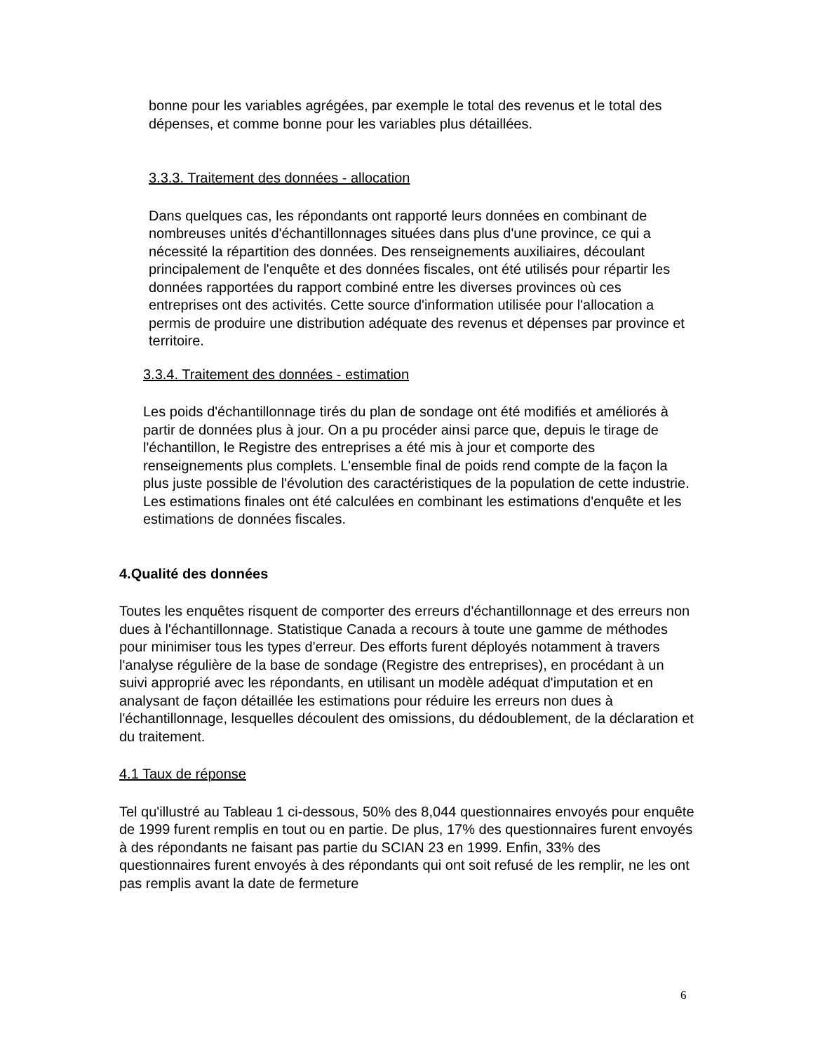bonne pour les variables agrégées, par exemple le total des revenus et le total des dépenses, et comme bonne pour les variables plus détaillées.
3.3.3. Traitement des données - allocation
Dans quelques cas, les répondants ont rapporté leurs données en combinant de nombreuses unités d'échantillonnages situées dans plus d'une province, ce qui a nécessité la répartition des données. Des renseignements auxiliaires, découlant principalement de l'enquête et des données fiscales, ont été utilisés pour répartir les données rapportées du rapport combiné entre les diverses provinces où ces entreprises ont des activités. Cette source d'information utilisée pour l'allocation a permis de produire une distribution adéquate des revenus et dépenses par province et territoire.
3.3.4. Traitement des données - estimation
Les poids d'échantillonnage tirés du plan de sondage ont été modifiés et améliorés à partir de données plus à jour. On a pu procéder ainsi parce que, depuis le tirage de l'échantillon, le Registre des entreprises a été mis à jour et comporte des renseignements plus complets. L'ensemble final de poids rend compte de la façon la plus juste possible de l'évolution des caractéristiques de la population de cette industrie. Les estimations finales ont été calculées en combinant les estimations d'enquête et les estimations de données fiscales.
4.Qualité des données
Toutes les enquêtes risquent de comporter des erreurs d'échantillonnage et des erreurs non dues à l'échantillonnage. Statistique Canada a recours à toute une gamme de méthodes pour minimiser tous les types d'erreur. Des efforts furent déployés notamment à travers l'analyse régulière de la base de sondage (Registre des entreprises), en procédant à un suivi approprié avec les répondants, en utilisant un modèle adéquat d'imputation et en analysant de façon détaillée les estimations pour réduire les erreurs non dues à l'échantillonnage, lesquelles découlent des omissions, du dédoublement, de la déclaration et du traitement.
4.1 Taux de réponse
Tel qu'illustré au Tableau 1 ci-dessous, 50% des 8,044 questionnaires envoyés pour enquête de 1999 furent remplis en tout ou en partie. De plus, 17% des questionnaires furent envoyés à des répondants ne faisant pas partie du SCIAN 23 en 1999. Enfin, 33% des questionnaires furent envoyés à des répondants qui ont soit refusé de les remplir, ne les ont pas remplis avant la date de fermeture
6